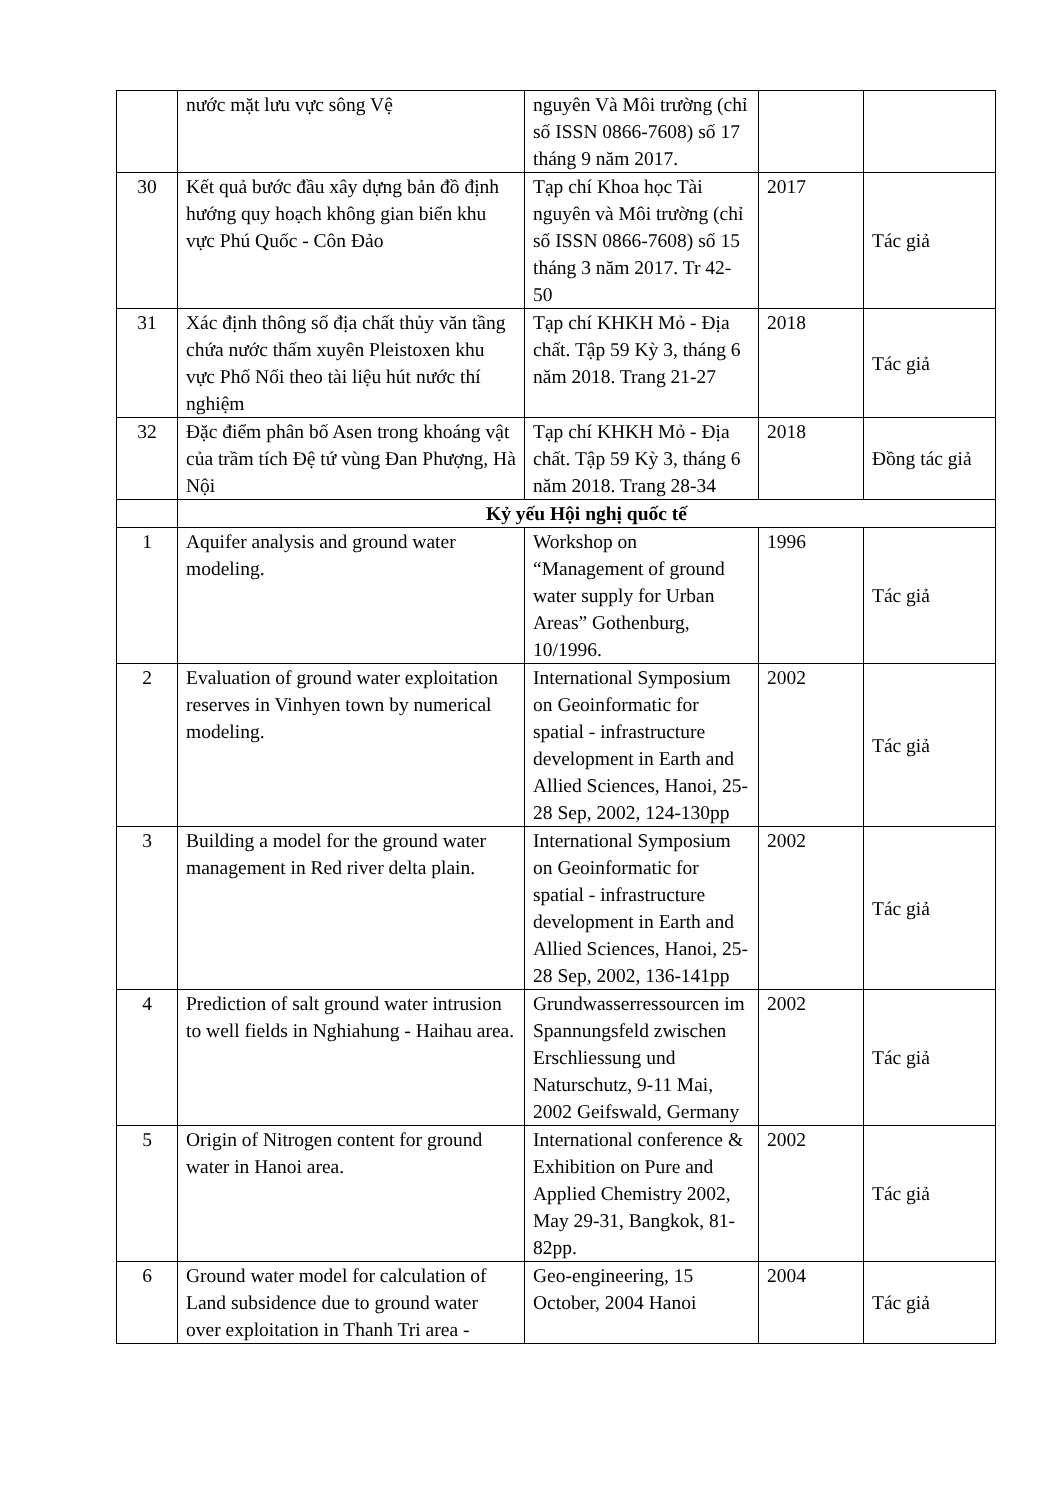| | nước mặt lưu vực sông Vệ | nguyên Và Môi trường (chỉ số ISSN 0866-7608) số 17 tháng 9 năm 2017. | | |
| 30 | Kết quả bước đầu xây dựng bản đồ định hướng quy hoạch không gian biển khu vực Phú Quốc - Côn Đảo | Tạp chí Khoa học Tài nguyên và Môi trường (chỉ số ISSN 0866-7608) số 15 tháng 3 năm 2017. Tr 42-50 | 2017 | Tác giả |
| 31 | Xác định thông số địa chất thủy văn tầng chứa nước thấm xuyên Pleistoxen khu vực Phố Nối theo tài liệu hút nước thí nghiệm | Tạp chí KHKH Mỏ - Địa chất. Tập 59 Kỳ 3, tháng 6 năm 2018. Trang 21-27 | 2018 | Tác giả |
| 32 | Đặc điểm phân bố Asen trong khoáng vật của trầm tích Đệ tứ vùng Đan Phượng, Hà Nội | Tạp chí KHKH Mỏ - Địa chất. Tập 59 Kỳ 3, tháng 6 năm 2018. Trang 28-34 | 2018 | Đồng tác giả |
| | Kỷ yếu Hội nghị quốc tế | | | |
| 1 | Aquifer analysis and ground water modeling. | Workshop on “Management of ground water supply for Urban Areas” Gothenburg, 10/1996. | 1996 | Tác giả |
| 2 | Evaluation of ground water exploitation reserves in Vinhyen town by numerical modeling. | International Symposium on Geoinformatic for spatial - infrastructure development in Earth and Allied Sciences, Hanoi, 25-28 Sep, 2002, 124-130pp | 2002 | Tác giả |
| 3 | Building a model for the ground water management in Red river delta plain. | International Symposium on Geoinformatic for spatial - infrastructure development in Earth and Allied Sciences, Hanoi, 25-28 Sep, 2002, 136-141pp | 2002 | Tác giả |
| 4 | Prediction of salt ground water intrusion to well fields in Nghiahung - Haihau area. | Grundwasserressourcen im Spannungsfeld zwischen Erschliessung und Naturschutz, 9-11 Mai, 2002 Geifswald, Germany | 2002 | Tác giả |
| 5 | Origin of Nitrogen content for ground water in Hanoi area. | International conference & Exhibition on Pure and Applied Chemistry 2002, May 29-31, Bangkok, 81-82pp. | 2002 | Tác giả |
| 6 | Ground water model for calculation of Land subsidence due to ground water over exploitation in Thanh Tri area - | Geo-engineering, 15 October, 2004 Hanoi | 2004 | Tác giả |